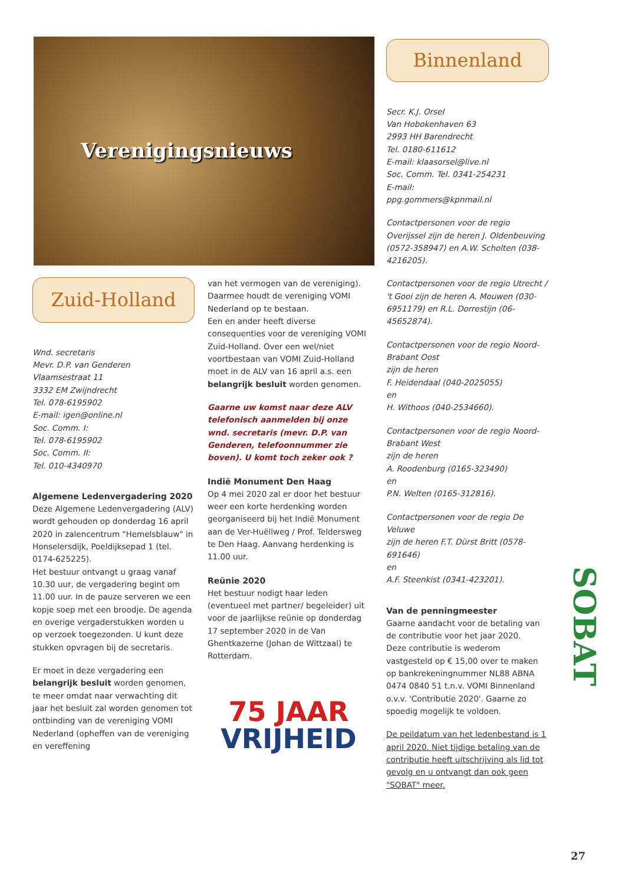Verenigingsnieuws
Binnenland
Secr. K.J. Orsel
Van Hobokenhaven 63
2993 HH Barendrecht
Tel. 0180-611612
E-mail: klaasorsel@live.nl
Soc. Comm. Tel. 0341-254231
E-mail:
ppg.gommers@kpnmail.nl
Contactpersonen voor de regio Overijssel zijn de heren J. Oldenbeuving (0572-358947) en A.W. Scholten (038-4216205).
Contactpersonen voor de regio Utrecht / 't Gooi zijn de heren A. Mouwen (030-6951179) en R.L. Dorrestijn (06-45652874).
Contactpersonen voor de regio Noord-Brabant Oost
zijn de heren
F. Heidendaal (040-2025055)
en
H. Withoos (040-2534660).
Contactpersonen voor de regio Noord-Brabant West
zijn de heren
A. Roodenburg (0165-323490)
en
P.N. Welten (0165-312816).
Contactpersonen voor de regio De Veluwe
zijn de heren F.T. Dürst Britt (0578-691646)
en
A.F. Steenkist (0341-423201).
Van de penningmeester
Gaarne aandacht voor de betaling van de contributie voor het jaar 2020.
Deze contributie is wederom vastgesteld op € 15,00 over te maken op bankrekeningnummer NL88 ABNA 0474 0840 51 t.n.v. VOMI Binnenland o.v.v. 'Contributie 2020'. Gaarne zo spoedig mogelijk te voldoen.
De peildatum van het ledenbestand is 1 april 2020. Niet tijdige betaling van de contributie heeft uitschrijving als lid tot gevolg en u ontvangt dan ook geen "SOBAT" meer.
Zuid-Holland
Wnd. secretaris
Mevr. D.P. van Genderen
Vlaamsestraat 11
3332 EM Zwijndrecht
Tel. 078-6195902
E-mail: igen@online.nl
Soc. Comm. I:
Tel. 078-6195902
Soc. Comm. II:
Tel. 010-4340970
Algemene Ledenvergadering 2020
Deze Algemene Ledenvergadering (ALV) wordt gehouden op donderdag 16 april 2020 in zalencentrum "Hemelsblauw" in Honselersdijk, Poeldijksepad 1 (tel. 0174-625225).
Het bestuur ontvangt u graag vanaf 10.30 uur, de vergadering begint om 11.00 uur. In de pauze serveren we een kopje soep met een broodje. De agenda en overige vergaderstukken worden u op verzoek toegezonden. U kunt deze stukken opvragen bij de secretaris.
Er moet in deze vergadering een belangrijk besluit worden genomen, te meer omdat naar verwachting dit jaar het besluit zal worden genomen tot ontbinding van de vereniging VOMI Nederland (opheffen van de vereniging en vereffening
van het vermogen van de vereniging). Daarmee houdt de vereniging VOMI Nederland op te bestaan.
Een en ander heeft diverse consequenties voor de vereniging VOMI Zuid-Holland. Over een wel/niet voortbestaan van VOMI Zuid-Holland moet in de ALV van 16 april a.s. een belangrijk besluit worden genomen.
Gaarne uw komst naar deze ALV telefonisch aanmelden bij onze wnd. secretaris (mevr. D.P. van Genderen, telefoonnummer zie boven). U komt toch zeker ook ?
Indië Monument Den Haag
Op 4 mei 2020 zal er door het bestuur weer een korte herdenking worden georganiseerd bij het Indië Monument aan de Ver-Huëllweg / Prof. Teldersweg te Den Haag. Aanvang herdenking is 11.00 uur.
Reünie 2020
Het bestuur nodigt haar leden (eventueel met partner/ begeleider) uit voor de jaarlijkse reünie op donderdag 17 september 2020 in de Van Ghentkazerne (Johan de Wittzaal) te Rotterdam.
75 JAAR
VRIJHEID
SOBAT
27